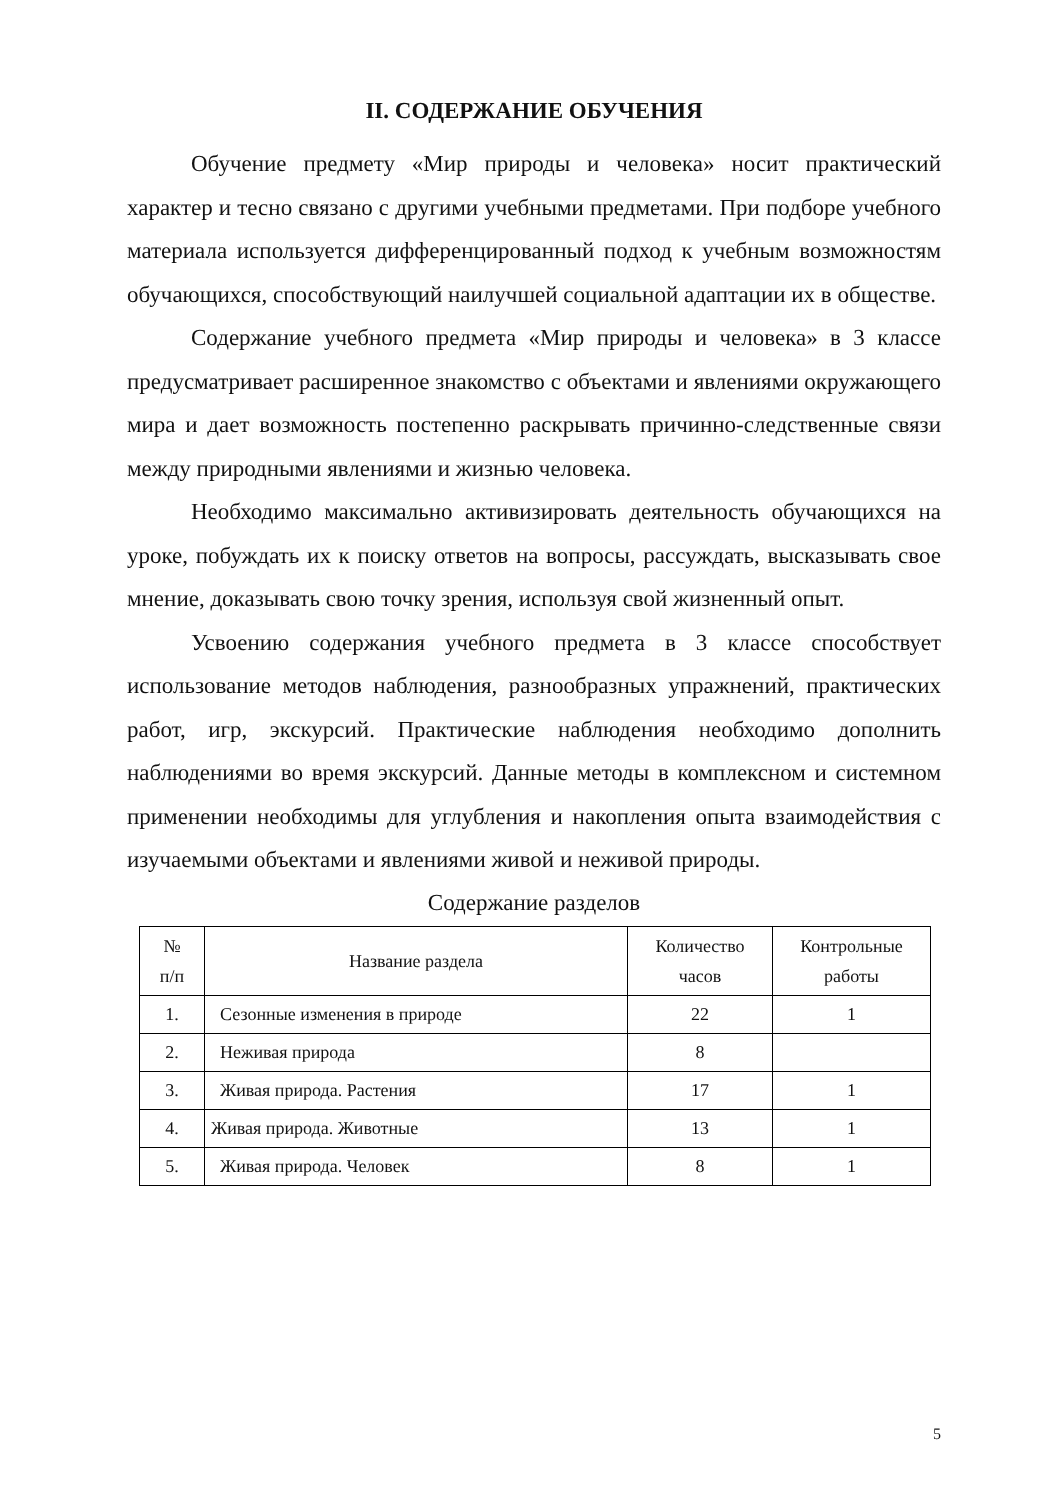II. СОДЕРЖАНИЕ ОБУЧЕНИЯ
Обучение предмету «Мир природы и человека» носит практический характер и тесно связано с другими учебными предметами. При подборе учебного материала используется дифференцированный подход к учебным возможностям обучающихся, способствующий наилучшей социальной адаптации их в обществе.
Содержание учебного предмета «Мир природы и человека» в 3 классе предусматривает расширенное знакомство с объектами и явлениями окружающего мира и дает возможность постепенно раскрывать причинно-следственные связи между природными явлениями и жизнью человека.
Необходимо максимально активизировать деятельность обучающихся на уроке, побуждать их к поиску ответов на вопросы, рассуждать, высказывать свое мнение, доказывать свою точку зрения, используя свой жизненный опыт.
Усвоению содержания учебного предмета в 3 классе способствует использование методов наблюдения, разнообразных упражнений, практических работ, игр, экскурсий. Практические наблюдения необходимо дополнить наблюдениями во время экскурсий. Данные методы в комплексном и системном применении необходимы для углубления и накопления опыта взаимодействия с изучаемыми объектами и явлениями живой и неживой природы.
Содержание разделов
| № п/п | Название раздела | Количество часов | Контрольные работы |
| --- | --- | --- | --- |
| 1. | Сезонные изменения в природе | 22 | 1 |
| 2. | Неживая природа | 8 | |
| 3. | Живая природа. Растения | 17 | 1 |
| 4. | Живая природа. Животные | 13 | 1 |
| 5. | Живая природа. Человек | 8 | 1 |
5